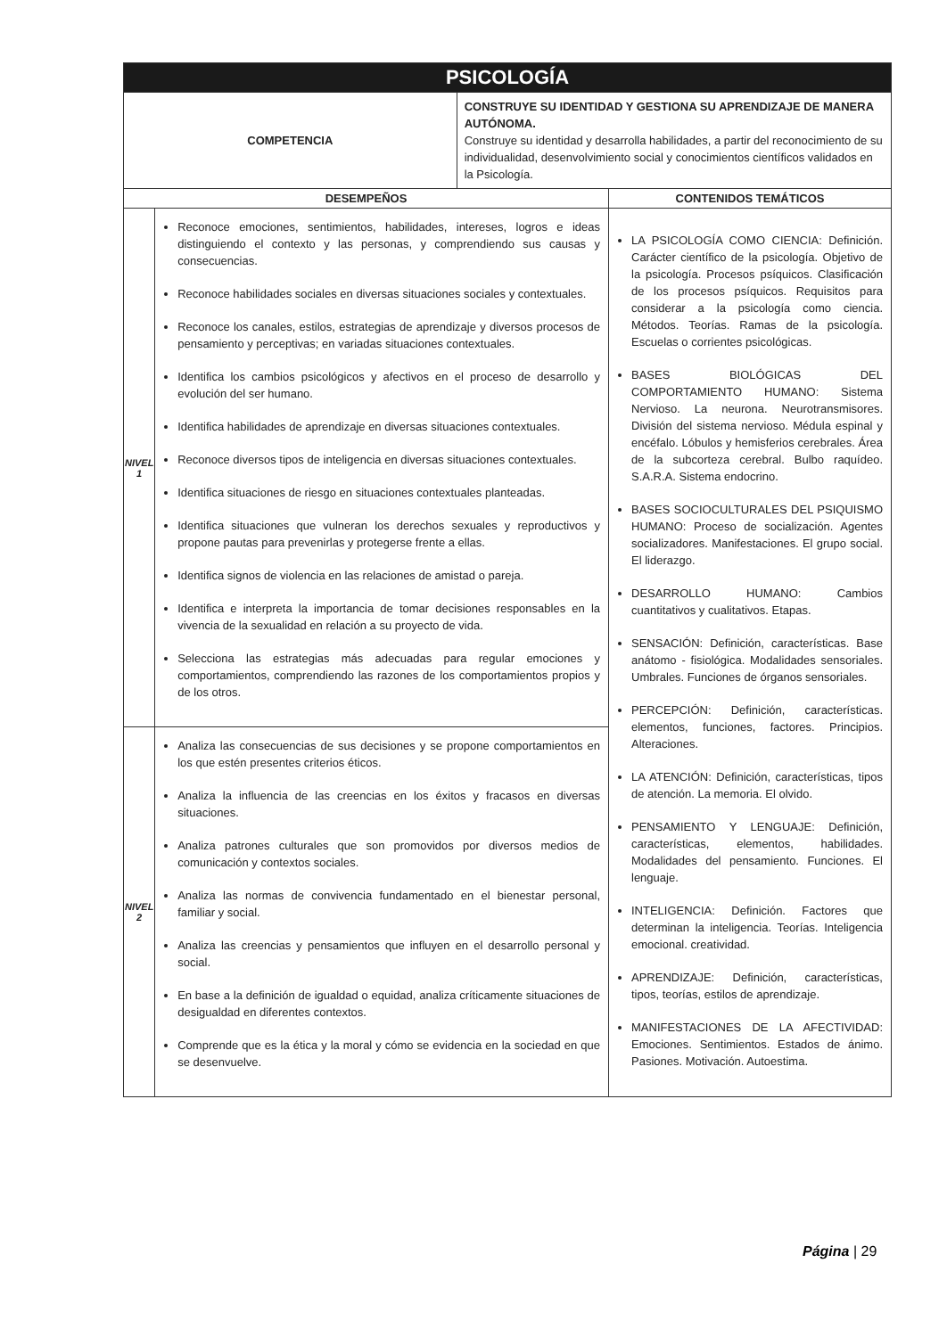| PSICOLOGÍA | | | |
| COMPETENCIA | | CONSTRUYE SU IDENTIDAD Y GESTIONA SU APRENDIZAJE DE MANERA AUTÓNOMA. Construye su identidad y desarrolla habilidades, a partir del reconocimiento de su individualidad, desenvolvimiento social y conocimientos científicos validados en la Psicología. | |
| DESEMPEÑOS | | | CONTENIDOS TEMÁTICOS |
| NIVEL 1 | Reconoce emociones, sentimientos, habilidades, intereses, logros e ideas distinguiendo el contexto y las personas, y comprendiendo sus causas y consecuencias. Reconoce habilidades sociales en diversas situaciones sociales y contextuales. Reconoce los canales, estilos, estrategias de aprendizaje y diversos procesos de pensamiento y perceptivas; en variadas situaciones contextuales. Identifica los cambios psicológicos y afectivos en el proceso de desarrollo y evolución del ser humano. Identifica habilidades de aprendizaje en diversas situaciones contextuales. Reconoce diversos tipos de inteligencia en diversas situaciones contextuales. Identifica situaciones de riesgo en situaciones contextuales planteadas. Identifica situaciones que vulneran los derechos sexuales y reproductivos y propone pautas para prevenirlas y protegerse frente a ellas. Identifica signos de violencia en las relaciones de amistad o pareja. Identifica e interpreta la importancia de tomar decisiones responsables en la vivencia de la sexualidad en relación a su proyecto de vida. Selecciona las estrategias más adecuadas para regular emociones y comportamientos, comprendiendo las razones de los comportamientos propios y de los otros. | | LA PSICOLOGÍA COMO CIENCIA: Definición. Carácter científico de la psicología. Objetivo de la psicología. Procesos psíquicos. Clasificación de los procesos psíquicos. Requisitos para considerar a la psicología como ciencia. Métodos. Teorías. Ramas de la psicología. Escuelas o corrientes psicológicas. BASES BIOLÓGICAS DEL COMPORTAMIENTO HUMANO: Sistema Nervioso. La neurona. Neurotransmisores. División del sistema nervioso. Médula espinal y encéfalo. Lóbulos y hemisferios cerebrales. Área de la subcorteza cerebral. Bulbo raquídeo. S.A.R.A. Sistema endocrino. BASES SOCIOCULTURALES DEL PSIQUISMO HUMANO: Proceso de socialización. Agentes socializadores. Manifestaciones. El grupo social. El liderazgo. DESARROLLO HUMANO: Cambios cuantitativos y cualitativos. Etapas. SENSACIÓN: Definición, características. Base anátomo - fisiológica. Modalidades sensoriales. Umbrales. Funciones de órganos sensoriales. PERCEPCIÓN: Definición, características. elementos, funciones, factores. Principios. Alteraciones. LA ATENCIÓN: Definición, características, tipos de atención. La memoria. El olvido. PENSAMIENTO Y LENGUAJE: Definición, características, elementos, habilidades. Modalidades del pensamiento. Funciones. El lenguaje. INTELIGENCIA: Definición. Factores que determinan la inteligencia. Teorías. Inteligencia emocional. creatividad. APRENDIZAJE: Definición, características, tipos, teorías, estilos de aprendizaje. MANIFESTACIONES DE LA AFECTIVIDAD: Emociones. Sentimientos. Estados de ánimo. Pasiones. Motivación. Autoestima. |
| NIVEL 2 | Analiza las consecuencias de sus decisiones y se propone comportamientos en los que estén presentes criterios éticos. Analiza la influencia de las creencias en los éxitos y fracasos en diversas situaciones. Analiza patrones culturales que son promovidos por diversos medios de comunicación y contextos sociales. Analiza las normas de convivencia fundamentado en el bienestar personal, familiar y social. Analiza las creencias y pensamientos que influyen en el desarrollo personal y social. En base a la definición de igualdad o equidad, analiza críticamente situaciones de desigualdad en diferentes contextos. Comprende que es la ética y la moral y cómo se evidencia en la sociedad en que se desenvuelve. | | |
Página | 29